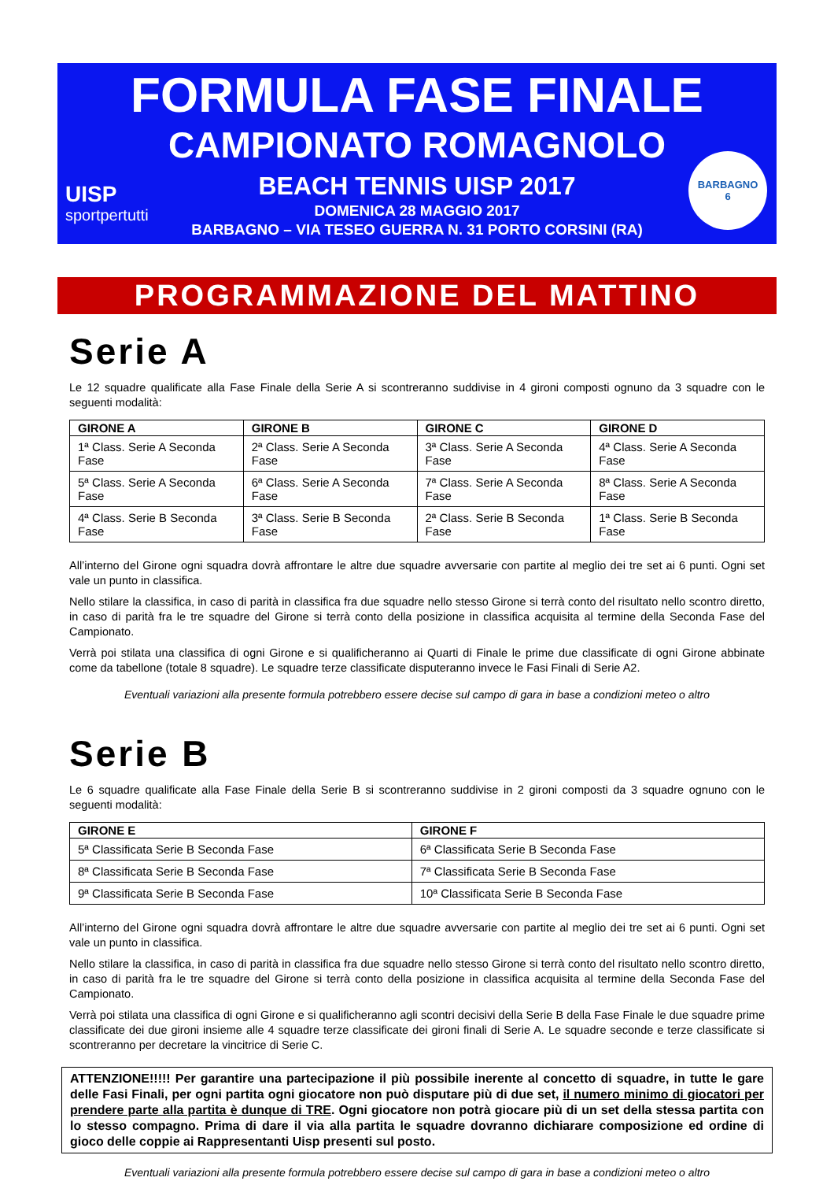FORMULA FASE FINALE
CAMPIONATO ROMAGNOLO
BEACH TENNIS UISP 2017
DOMENICA 28 MAGGIO 2017
BARBAGNO – VIA TESEO GUERRA N. 31 PORTO CORSINI (RA)
UISP
sportpertutti
BARBAGNO
6
PROGRAMMAZIONE DEL MATTINO
Serie A
Le 12 squadre qualificate alla Fase Finale della Serie A si scontreranno suddivise in 4 gironi composti ognuno da 3 squadre con le seguenti modalità:
| GIRONE A | GIRONE B | GIRONE C | GIRONE D |
| --- | --- | --- | --- |
| 1ª Class. Serie A Seconda Fase | 2ª Class. Serie A Seconda Fase | 3ª Class. Serie A Seconda Fase | 4ª Class. Serie A Seconda Fase |
| 5ª Class. Serie A Seconda Fase | 6ª Class. Serie A Seconda Fase | 7ª Class. Serie A Seconda Fase | 8ª Class. Serie A Seconda Fase |
| 4ª Class. Serie B Seconda Fase | 3ª Class. Serie B Seconda Fase | 2ª Class. Serie B Seconda Fase | 1ª Class. Serie B Seconda Fase |
All’interno del Girone ogni squadra dovrà affrontare le altre due squadre avversarie con partite al meglio dei tre set ai 6 punti. Ogni set vale un punto in classifica.
Nello stilare la classifica, in caso di parità in classifica fra due squadre nello stesso Girone si terrà conto del risultato nello scontro diretto, in caso di parità fra le tre squadre del Girone si terrà conto della posizione in classifica acquisita al termine della Seconda Fase del Campionato.
Verrà poi stilata una classifica di ogni Girone e si qualificheranno ai Quarti di Finale le prime due classificate di ogni Girone abbinate come da tabellone (totale 8 squadre). Le squadre terze classificate disputeranno invece le Fasi Finali di Serie A2.
Eventuali variazioni alla presente formula potrebbero essere decise sul campo di gara in base a condizioni meteo o altro
Serie B
Le 6 squadre qualificate alla Fase Finale della Serie B si scontreranno suddivise in 2 gironi composti da 3 squadre ognuno con le seguenti modalità:
| GIRONE E | GIRONE F |
| --- | --- |
| 5ª Classificata Serie B Seconda Fase | 6ª Classificata Serie B Seconda Fase |
| 8ª Classificata Serie B Seconda Fase | 7ª Classificata Serie B Seconda Fase |
| 9ª Classificata Serie B Seconda Fase | 10ª Classificata Serie B Seconda Fase |
All’interno del Girone ogni squadra dovrà affrontare le altre due squadre avversarie con partite al meglio dei tre set ai 6 punti. Ogni set vale un punto in classifica.
Nello stilare la classifica, in caso di parità in classifica fra due squadre nello stesso Girone si terrà conto del risultato nello scontro diretto, in caso di parità fra le tre squadre del Girone si terrà conto della posizione in classifica acquisita al termine della Seconda Fase del Campionato.
Verrà poi stilata una classifica di ogni Girone e si qualificheranno agli scontri decisivi della Serie B della Fase Finale le due squadre prime classificate dei due gironi insieme alle 4 squadre terze classificate dei gironi finali di Serie A. Le squadre seconde e terze classificate si scontreranno per decretare la vincitrice di Serie C.
ATTENZIONE!!!!! Per garantire una partecipazione il più possibile inerente al concetto di squadre, in tutte le gare delle Fasi Finali, per ogni partita ogni giocatore non può disputare più di due set, il numero minimo di giocatori per prendere parte alla partita è dunque di TRE. Ogni giocatore non potrà giocare più di un set della stessa partita con lo stesso compagno. Prima di dare il via alla partita le squadre dovranno dichiarare composizione ed ordine di gioco delle coppie ai Rappresentanti Uisp presenti sul posto.
Eventuali variazioni alla presente formula potrebbero essere decise sul campo di gara in base a condizioni meteo o altro